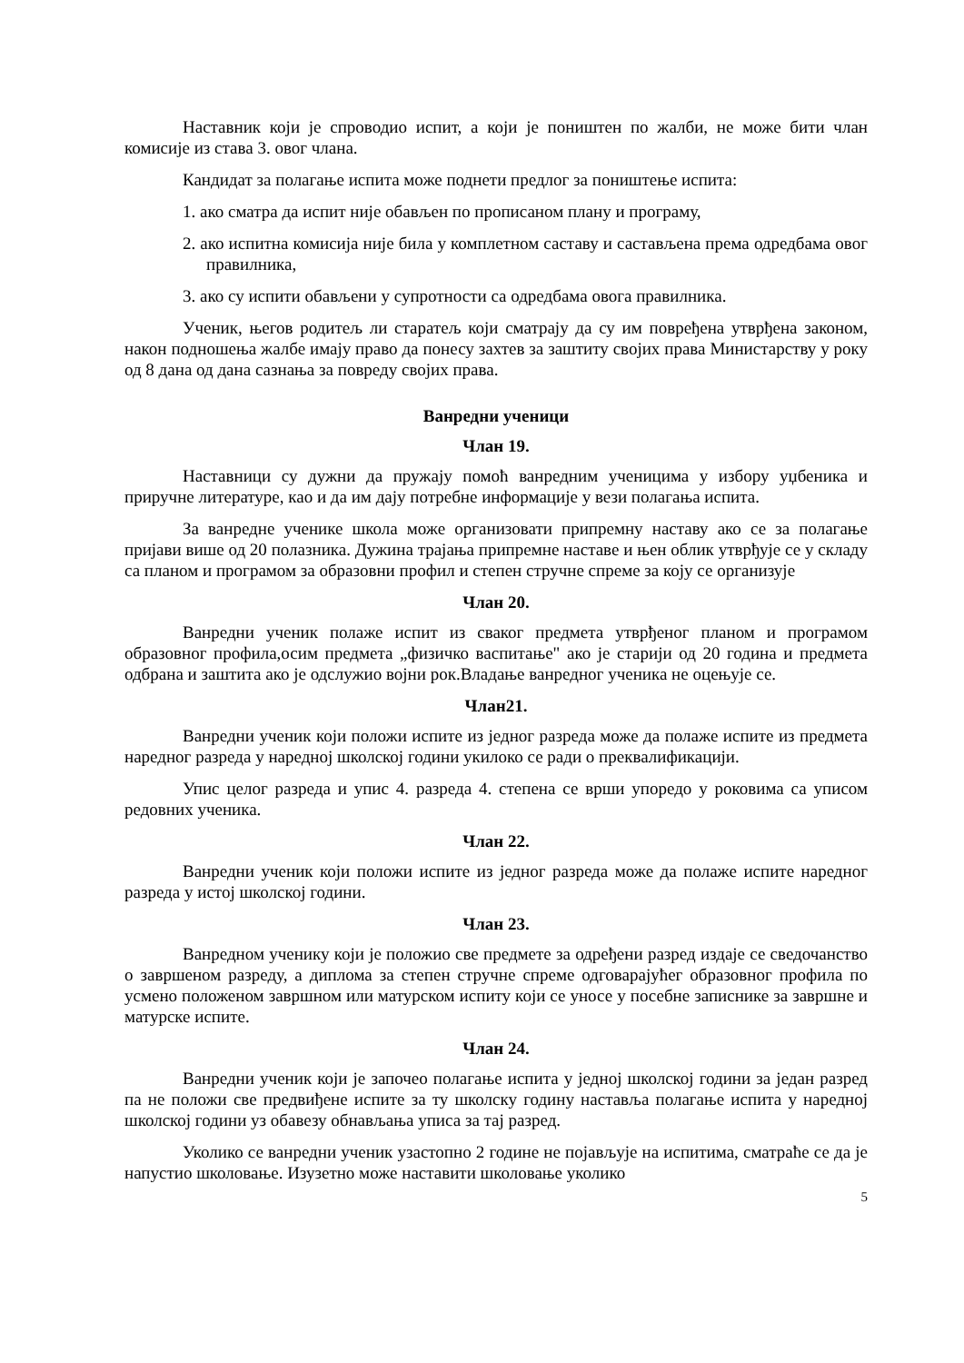Наставник који је спроводио испит, а који је поништен по жалби, не може бити члан комисије из става 3. овог члана.
Кандидат за полагање испита може поднети предлог за поништење испита:
1. ако сматра да испит није обављен по прописаном плану и програму,
2. ако испитна комисија није била у комплетном саставу и састављена према одредбама овог правилника,
3. ако су испити обављени у супротности са одредбама овога правилника.
Ученик, његов родитељ ли старатељ који сматрају да су им повређена утврђена законом, након подношења жалбе имају право да понесу захтев за заштиту својих права Министарству у року од 8 дана од дана сазнања за повреду својих права.
Ванредни ученици
Члан 19.
Наставници су дужни да пружају помоћ ванредним ученицима у избору уџбеника и приручне литературе, као и да им дају потребне информације у вези полагања испита.
За ванредне ученике школа може организовати припремну наставу ако се за полагање пријави више од 20 полазника. Дужина трајања припремне наставе и њен облик утврђује се у складу са планом и програмом за образовни профил и степен стручне спреме за коју се организује
Члан 20.
Ванредни ученик полаже испит из сваког предмета утврђеног планом и програмом образовног профила,осим предмета „физичко васпитање" ако је старији од 20 година и предмета одбрана и заштита ако је одслужио војни рок.Владање ванредног ученика не оцењује се.
Члан21.
Ванредни ученик који положи испите из једног разреда може да полаже испите из предмета наредног разреда у наредној школској години укилоко се ради о преквалификацији.
Упис целог разреда и упис 4. разреда 4. степена се врши упоредо у роковима са уписом редовних ученика.
Члан 22.
Ванредни ученик који положи испите из једног разреда може да полаже испите наредног разреда у истој школској години.
Члан 23.
Ванредном ученику који је положио све предмете за одређени разред издаје се сведочанство о завршеном разреду, а диплома за степен стручне спреме одговарајућег образовног профила по усмено положеном завршном или матурском испиту који се уносе у посебне записнике за завршне и матурске испите.
Члан 24.
Ванредни ученик који је започео полагање испита у једној школској години за један разред па не положи све предвиђене испите за ту школску годину наставља полагање испита у наредној школској години уз обавезу обнављања уписа за тај разред.
Уколико се ванредни ученик узастопно 2 године не појављује на испитима, сматраће се да је напустио школовање. Изузетно може наставити школовање уколико
5